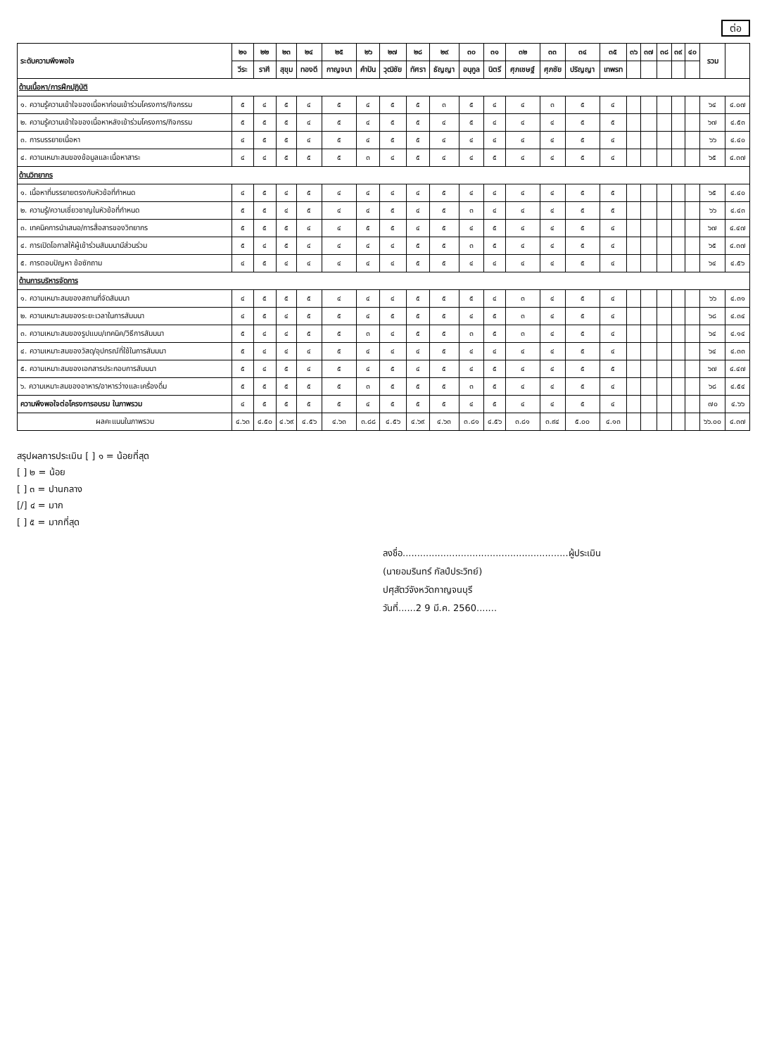ต่อ
| ระดับความพึงพอใจ | ๒๑ | ๒๒ | ๒๓ | ๒๔ | ๒๕ | ๒๖ | ๒๗ | ๒๘ | ๒๙ | ๓๐ | ๓๑ | ๓๒ | ๓๓ | ๓๔ | ๓๕ | ๓๖ | ๓๗ | ๓๘ | ๓๙ | ๔๐ | รวม | |
| --- | --- | --- | --- | --- | --- | --- | --- | --- | --- | --- | --- | --- | --- | --- | --- | --- | --- | --- | --- | --- | --- | --- |
| | วีระ | ราศี | สุขุม | ทองดี | กาญจนา | คำปัน | วุฒิชัย | ทัศรา | ธัญญา | อนุกูล | นิตรี | ศุภเชษฐ์ | ศุภชัย | ปริญญา | เทพรท | | | | | | | |
| ด้านเนื้อหา/การฝึกปฏิบัติ | | | | | | | | | | | | | | | | | | | | | | |
| ๑. ความรู้ความเข้าใจของเนื้อหาก่อนเข้าร่วมโครงการ/กิจกรรม | ๕ | ๔ | ๕ | ๔ | ๕ | ๔ | ๕ | ๕ | ๓ | ๕ | ๔ | ๔ | ๓ | ๕ | ๔ | | | | | | ๖๔ | ๔.๐๗ |
| ๒. ความรู้ความเข้าใจของเนื้อหาหลังเข้าร่วมโครงการ/กิจกรรม | ๕ | ๕ | ๕ | ๔ | ๕ | ๔ | ๕ | ๕ | ๔ | ๕ | ๔ | ๔ | ๔ | ๕ | ๕ | | | | | | ๖๗ | ๔.๕๓ |
| ๓. การบรรยายเนื้อหา | ๔ | ๕ | ๕ | ๔ | ๕ | ๔ | ๕ | ๕ | ๔ | ๔ | ๔ | ๔ | ๔ | ๕ | ๔ | | | | | | ๖๖ | ๔.๔๐ |
| ๔. ความเหมาะสมของข้อมูลและเนื้อหาสาระ | ๔ | ๔ | ๕ | ๕ | ๕ | ๓ | ๔ | ๕ | ๔ | ๔ | ๕ | ๔ | ๔ | ๕ | ๔ | | | | | | ๖๕ | ๔.๓๗ |
| ด้านวิทยากร | | | | | | | | | | | | | | | | | | | | | | |
| ๑. เนื้อหาที่บรรยายตรงกับหัวข้อที่กำหนด | ๔ | ๕ | ๔ | ๕ | ๔ | ๔ | ๔ | ๔ | ๕ | ๔ | ๔ | ๔ | ๔ | ๕ | ๕ | | | | | | ๖๕ | ๔.๔๐ |
| ๒. ความรู้/ความเชี่ยวชาญในหัวข้อที่กำหนด | ๕ | ๕ | ๔ | ๕ | ๔ | ๔ | ๕ | ๔ | ๕ | ๓ | ๔ | ๔ | ๔ | ๕ | ๕ | | | | | | ๖๖ | ๔.๔๓ |
| ๓. เทคนิคการนำเสนอ/การสื่อสารของวิทยากร | ๕ | ๕ | ๕ | ๔ | ๔ | ๕ | ๕ | ๔ | ๕ | ๔ | ๕ | ๔ | ๔ | ๕ | ๔ | | | | | | ๖๗ | ๔.๔๗ |
| ๔. การเปิดโอกาสให้ผู้เข้าร่วมสัมมนามีส่วนร่วม | ๕ | ๔ | ๕ | ๔ | ๔ | ๔ | ๔ | ๕ | ๕ | ๓ | ๕ | ๔ | ๔ | ๕ | ๔ | | | | | | ๖๕ | ๔.๓๗ |
| ๕. การตอบปัญหา ข้อซักถาม | ๔ | ๕ | ๔ | ๔ | ๔ | ๔ | ๔ | ๕ | ๕ | ๔ | ๔ | ๔ | ๔ | ๕ | ๔ | | | | | | ๖๔ | ๔.๕๖ |
| ด้านการบริหารจัดการ | | | | | | | | | | | | | | | | | | | | | | |
| ๑. ความเหมาะสมของสถานที่จัดสัมมนา | ๔ | ๕ | ๕ | ๕ | ๔ | ๔ | ๔ | ๕ | ๕ | ๕ | ๔ | ๓ | ๔ | ๕ | ๔ | | | | | | ๖๖ | ๔.๓๑ |
| ๒. ความเหมาะสมของระยะเวลาในการสัมมนา | ๔ | ๕ | ๔ | ๕ | ๕ | ๔ | ๕ | ๕ | ๕ | ๔ | ๕ | ๓ | ๔ | ๕ | ๔ | | | | | | ๖๘ | ๔.๓๔ |
| ๓. ความเหมาะสมของรูปแบบ/เทคนิค/วิธีการสัมมนา | ๕ | ๔ | ๔ | ๕ | ๕ | ๓ | ๔ | ๕ | ๕ | ๓ | ๕ | ๓ | ๔ | ๕ | ๔ | | | | | | ๖๔ | ๔.๑๔ |
| ๔. ความเหมาะสมของวัสดุ/อุปกรณ์ที่ใช้ในการสัมมนา | ๕ | ๔ | ๔ | ๔ | ๕ | ๔ | ๔ | ๔ | ๕ | ๔ | ๔ | ๔ | ๔ | ๕ | ๔ | | | | | | ๖๔ | ๔.๓๓ |
| ๕. ความเหมาะสมของเอกสารประกอบการสัมมนา | ๕ | ๔ | ๕ | ๔ | ๕ | ๔ | ๕ | ๔ | ๕ | ๔ | ๕ | ๔ | ๔ | ๕ | ๕ | | | | | | ๖๗ | ๔.๔๗ |
| ๖. ความเหมาะสมของอาหาร/อาหารว่างและเครื่องดื่ม | ๕ | ๕ | ๕ | ๕ | ๕ | ๓ | ๕ | ๕ | ๕ | ๓ | ๕ | ๔ | ๔ | ๕ | ๔ | | | | | | ๖๘ | ๔.๕๔ |
| ความพึงพอใจต่อโครงการอบรม ในภาพรวม | ๔ | ๕ | ๕ | ๕ | ๕ | ๔ | ๕ | ๕ | ๕ | ๔ | ๕ | ๔ | ๔ | ๕ | ๔ | | | | | | ๗๐ | ๔.๖๖ |
| ผลคะแนนในภาพรวม | ๔.๖๓ | ๔.๕๐ | ๔.๖๙ | ๔.๕๖ | ๔.๖๓ | ๓.๘๘ | ๔.๕๖ | ๔.๖๙ | ๔.๖๓ | ๓.๘๑ | ๔.๕๖ | ๓.๘๑ | ๓.๙๔ | ๕.๐๐ | ๔.๑๓ | | | | | | ๖๖.๐๐ | ๔.๓๗ |
สรุปผลการประเมิน [ ] ๑ = น้อยที่สุด
[ ] ๒ = น้อย
[ ] ๓ = ปานกลาง
[/] ๔ = มาก
[ ] ๕ = มากที่สุด
ลงชื่อ.........................................................ผู้ประเมิน
(นายอมรินทร์ กัลป์ประวิทย์)
ปศุสัตว์จังหวัดกาญจนบุรี
วันที่......2 9 มี.ค. 2560.......